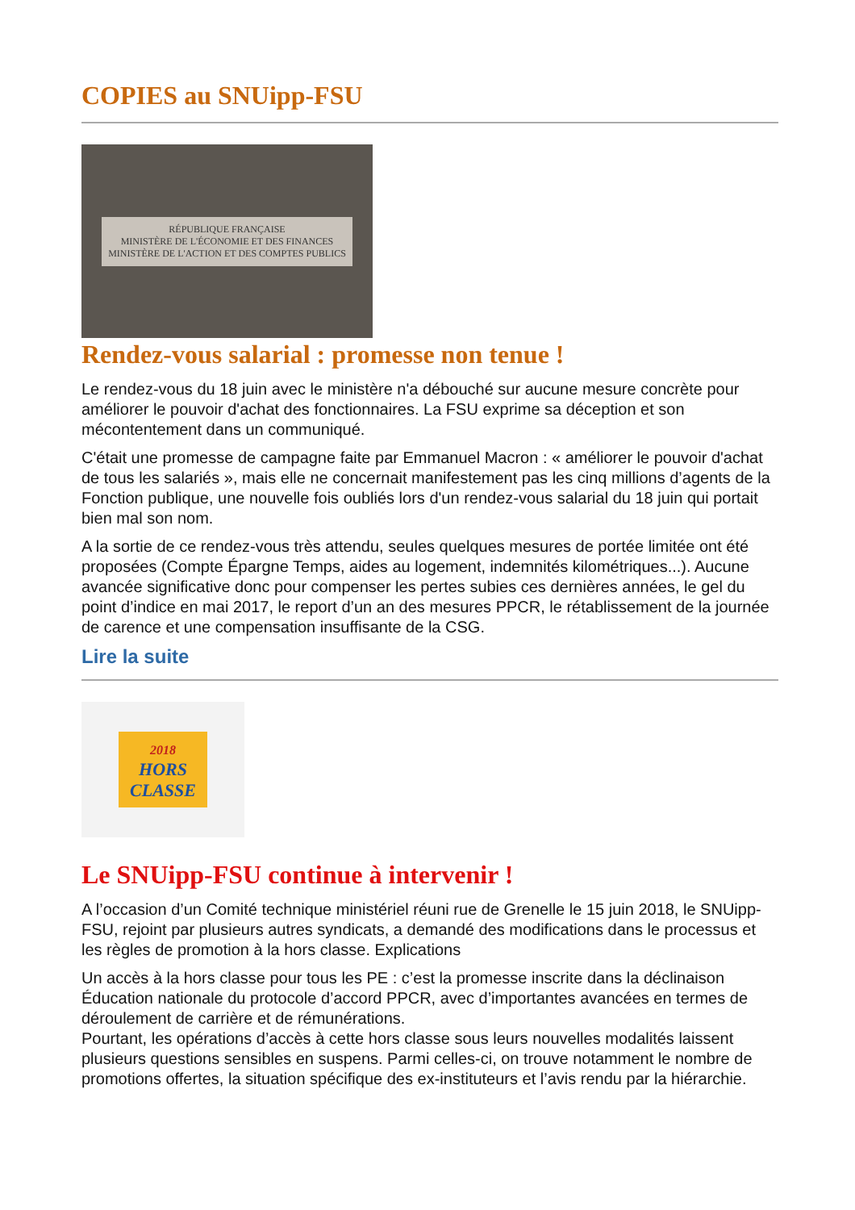COPIES au SNUipp-FSU
RÉPUBLIQUE FRANÇAISE
MINISTÈRE DE L'ÉCONOMIE ET DES FINANCES
MINISTÈRE DE L'ACTION ET DES COMPTES PUBLICS
Rendez-vous salarial : promesse non tenue !
Le rendez-vous du 18 juin avec le ministère n'a débouché sur aucune mesure concrète pour améliorer le pouvoir d'achat des fonctionnaires. La FSU exprime sa déception et son mécontentement dans un communiqué.
C'était une promesse de campagne faite par Emmanuel Macron : « améliorer le pouvoir d'achat de tous les salariés », mais elle ne concernait manifestement pas les cinq millions d’agents de la Fonction publique, une nouvelle fois oubliés lors d'un rendez-vous salarial du 18 juin qui portait bien mal son nom.
A la sortie de ce rendez-vous très attendu, seules quelques mesures de portée limitée ont été proposées (Compte Épargne Temps, aides au logement, indemnités kilométriques...). Aucune avancée significative donc pour compenser les pertes subies ces dernières années, le gel du point d’indice en mai 2017, le report d’un an des mesures PPCR, le rétablissement de la journée de carence et une compensation insuffisante de la CSG.
Lire la suite
2018
HORS
CLASSE
Le SNUipp-FSU continue à intervenir !
A l’occasion d’un Comité technique ministériel réuni rue de Grenelle le 15 juin 2018, le SNUipp-FSU, rejoint par plusieurs autres syndicats, a demandé des modifications dans le processus et les règles de promotion à la hors classe. Explications
Un accès à la hors classe pour tous les PE : c’est la promesse inscrite dans la déclinaison Éducation nationale du protocole d’accord PPCR, avec d’importantes avancées en termes de déroulement de carrière et de rémunérations.
Pourtant, les opérations d’accès à cette hors classe sous leurs nouvelles modalités laissent plusieurs questions sensibles en suspens. Parmi celles-ci, on trouve notamment le nombre de promotions offertes, la situation spécifique des ex-instituteurs et l’avis rendu par la hiérarchie.